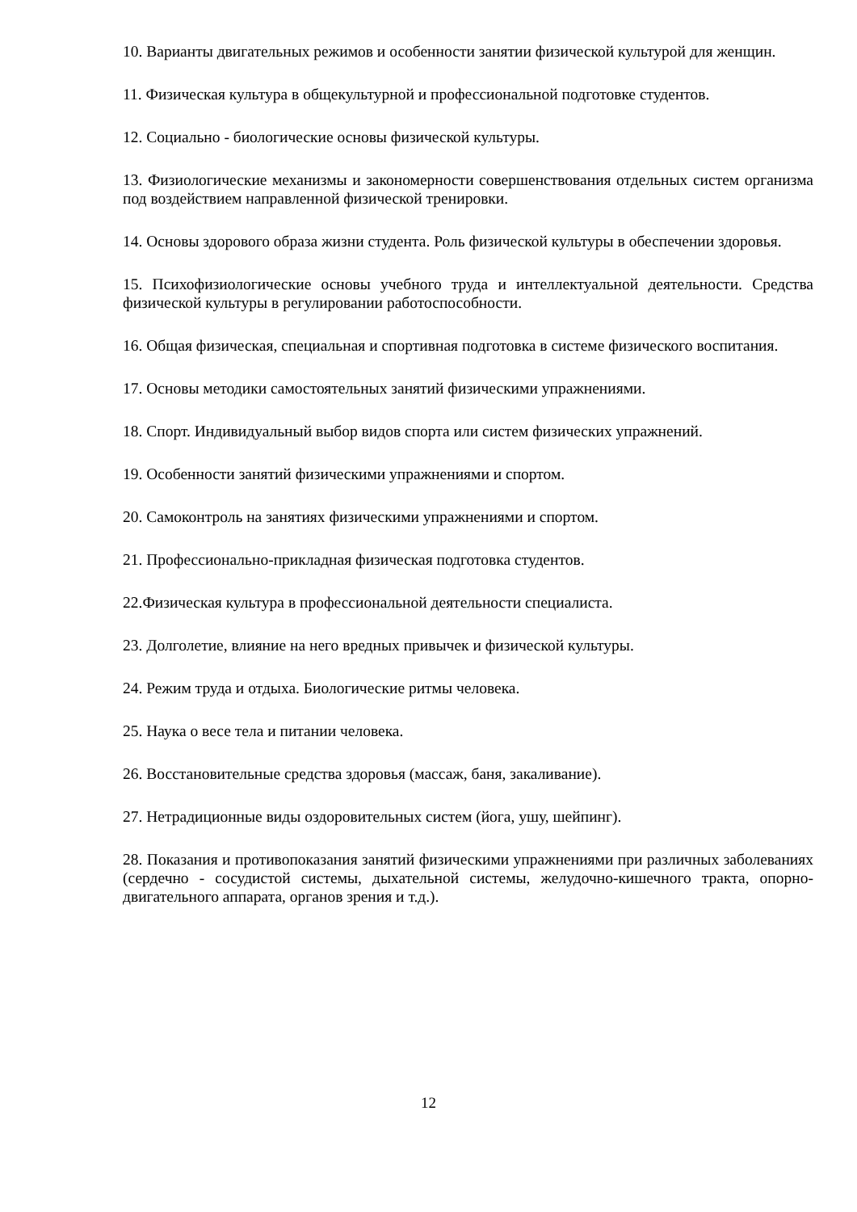10. Варианты двигательных режимов и особенности занятии физической культурой для женщин.
11. Физическая культура в общекультурной и профессиональной подготовке студентов.
12. Социально - биологические основы физической культуры.
13. Физиологические механизмы и закономерности совершенствования отдельных систем организма под воздействием направленной физической тренировки.
14. Основы здорового образа жизни студента. Роль физической культуры в обеспечении здоровья.
15. Психофизиологические основы учебного труда и интеллектуальной деятельности. Средства физической культуры в регулировании работоспособности.
16. Общая физическая, специальная и спортивная подготовка в системе физического воспитания.
17. Основы методики самостоятельных занятий физическими упражнениями.
18. Спорт. Индивидуальный выбор видов спорта или систем физических упражнений.
19. Особенности занятий физическими упражнениями и спортом.
20. Самоконтроль на занятиях физическими упражнениями и спортом.
21. Профессионально-прикладная физическая подготовка студентов.
22.Физическая культура в профессиональной деятельности специалиста.
23. Долголетие, влияние на него вредных привычек и физической культуры.
24. Режим труда и отдыха. Биологические ритмы человека.
25. Наука о весе тела и питании человека.
26. Восстановительные средства здоровья (массаж, баня, закаливание).
27. Нетрадиционные виды оздоровительных систем (йога, ушу, шейпинг).
28. Показания и противопоказания занятий физическими упражнениями при различных заболеваниях (сердечно - сосудистой системы, дыхательной системы, желудочно-кишечного тракта, опорно-двигательного аппарата, органов зрения и т.д.).
12